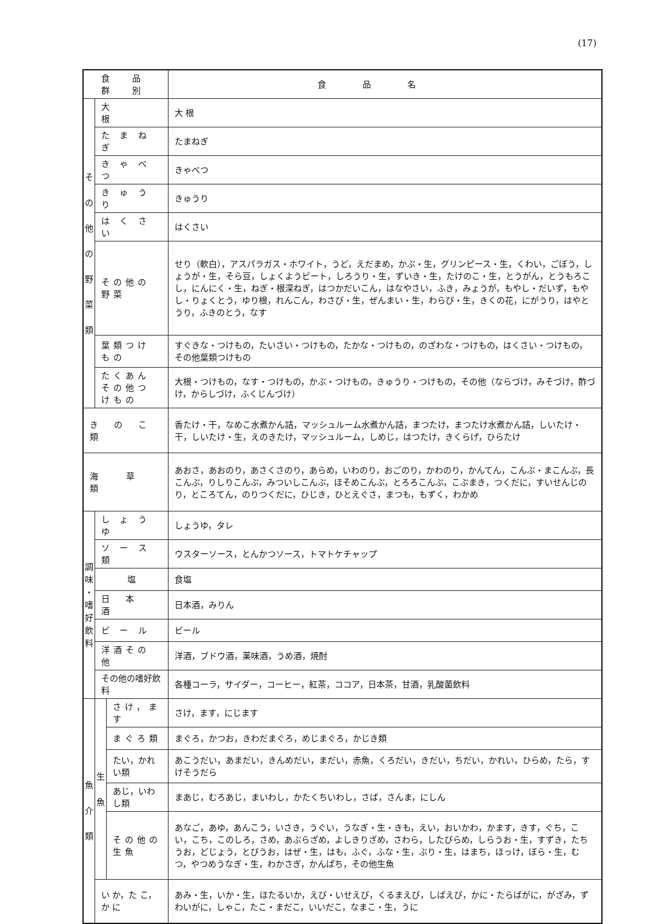(17)
| 食 品 群 別 | | | 食品名 |
| --- | --- | --- | --- |
| そ の 他 の 野 菜 類 | 大 根 | | 大 根 |
| | た ま ね ぎ | | たまねぎ |
| | き ゃ べ つ | | きゃべつ |
| | き ゅ う り | | きゅうり |
| | は く さ い | | はくさい |
| | その他の野菜 | | せり（軟白），アスパラガス・ホワイト，うど，えだまめ，かぶ・生，グリンピース・生，くわい，ごぼう，しょうが・生，そら豆，しょくようビート，しろうり・生，ずいき・生，たけのこ・生，とうがん，とうもろこし，にんにく・生，ねぎ・根深ねぎ，はつかだいこん，はなやさい，ふき，みょうが，もやし・だいず，もやし・りょくとう，ゆり根，れんこん，わさび・生，ぜんまい・生，わらび・生，きくの花，にがうり，はやとうり，ふきのとう，なす |
| | 葉類つけもの | | すぐきな・つけもの，たいさい・つけもの，たかな・つけもの，のざわな・つけもの，はくさい・つけもの，その他葉類つけもの |
| | たくあん その他つけもの | | 大根・つけもの，なす・つけもの，かぶ・つけもの，きゅうり・つけもの，その他（ならづけ，みそづけ，酢づけ，からしづけ，ふくじんづけ） |
| き の こ 類 | | | 香たけ・干，なめこ水煮かん詰，マッシュルーム水煮かん詰，まつたけ，まつたけ水煮かん詰，しいたけ・干，しいたけ・生，えのきたけ，マッシュルーム，しめじ，はつたけ，きくらげ，ひらたけ |
| 海 草 類 | | | あおさ，あおのり，あさくさのり，あらめ，いわのり，おごのり，かわのり，かんてん，こんぶ・まこんぶ，長こんぶ，りしりこんぶ，みついしこんぶ，ほそめこんぶ，とろろこんぶ，こぶまき，つくだに，すいせんじのり，ところてん，のりつくだに，ひじき，ひとえぐさ，まつも，もずく，わかめ |
| 調 味 ・ 嗜 好 飲 料 | し ょ う ゆ | | しょうゆ，タレ |
| | ソ ー ス 類 | | ウスターソース，とんかつソース，トマトケチャップ |
| | 塩 | | 食塩 |
| | 日 本 酒 | | 日本酒，みりん |
| | ビ ー ル | | ビール |
| | 洋酒その他 | | 洋酒，ブドウ酒，薬味酒，うめ酒，焼酎 |
| | その他の嗜好飲料 | | 各種コーラ，サイダー，コーヒー，紅茶，ココア，日本茶，甘酒，乳酸菌飲料 |
| 魚 介 類 | 生 魚 | さけ，ます | さけ，ます，にじます |
| | | まぐろ類 | まぐろ，かつお，きわだまぐろ，めじまぐろ，かじき類 |
| | | たい，かれい類 | あこうだい，あまだい，きんめだい，まだい，赤魚，くろだい，きだい，ちだい，かれい，ひらめ，たら，すけそうだら |
| | | あじ，いわし類 | まあじ，むろあじ，まいわし，かたくちいわし，さば，さんま，にしん |
| | | その他の生魚 | あなご，あゆ，あんこう，いさき，うぐい，うなぎ・生・きも，えい，おいかわ，かます，きす，ぐち，こい，こち，このしろ，さめ，あぶらざめ，よしきりざめ，さわら，したびらめ，しらうお・生，すずき，たちうお，どじょう，とびうお，はぜ・生，はも，ふぐ，ふな・生，ぶり・生，はまち，ほっけ，ぼら・生，むつ，やつめうなぎ・生，わかさぎ，かんぱち，その他生魚 |
| | い か，た こ，か に | | あみ・生，いか・生，ほたるいか，えび・いせえび，くるまえび，しばえび，かに・たらばがに，がざみ，ずわいがに，しゃこ，たこ・まだこ，いいだこ，なまこ・生，うに |